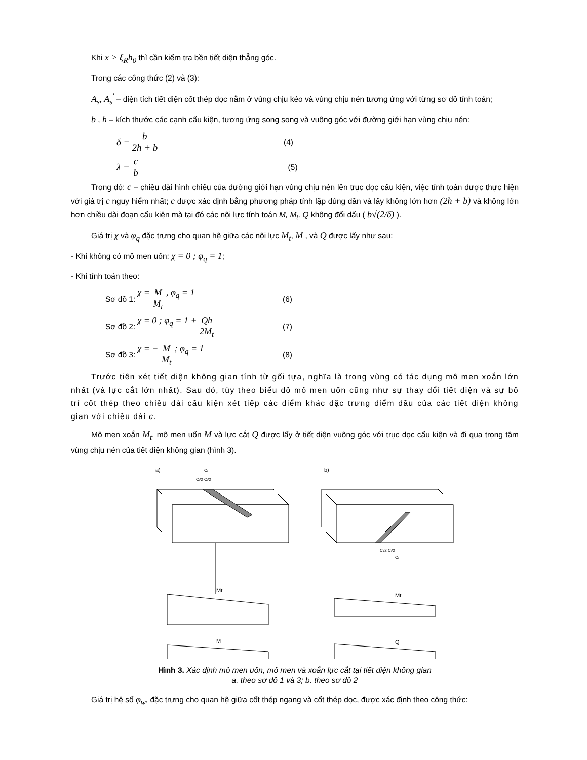Khi x > ξ<sub>R</sub>h<sub>0</sub> thì cần kiểm tra bền tiết diện thẳng góc.
Trong các công thức (2) và (3):
A<sub>s</sub>, A<sub>s</sub><sup>'</sup> – diện tích tiết diện cốt thép dọc nằm ở vùng chịu kéo và vùng chịu nén tương ứng với từng sơ đồ tính toán;
b , h – kích thước các cạnh cấu kiện, tương ứng song song và vuông góc với đường giới hạn vùng chịu nén:
δ = b 2h + b
(4)
λ = c b
(5)
Trong đó: c – chiều dài hình chiếu của đường giới hạn vùng chịu nén lên trục dọc cấu kiện, việc tính toán được thực hiện với giá trị c nguy hiểm nhất; c được xác định bằng phương pháp tính lặp đúng dần và lấy không lớn hơn (2h + b) và không lớn hơn chiều dài đoạn cấu kiện mà tại đó các nội lực tính toán M, M<sub>t</sub>, Q không đổi dấu ( b√(2/δ) ).
Giá trị χ và φ<sub>q</sub> đặc trưng cho quan hệ giữa các nội lực M<sub>t</sub>, M , và Q được lấy như sau:
- Khi không có mô men uốn: χ = 0 ; φ<sub>q</sub> = 1;
- Khi tính toán theo:
Sơ đồ 1: χ = M M<sub>t</sub> , φ<sub>q</sub> = 1
(6)
Sơ đồ 2: χ = 0 ; φ<sub>q</sub> = 1 + Qh 2M<sub>t</sub>
(7)
Sơ đồ 3: χ = − M M<sub>t</sub> ; φ<sub>q</sub> = 1
(8)
Trước tiên xét tiết diện không gian tính từ gối tựa, nghĩa là trong vùng có tác dụng mô men xoắn lớn nhất (và lực cắt lớn nhất). Sau đó, tùy theo biểu đồ mô men uốn cũng như sự thay đổi tiết diện và sự bố trí cốt thép theo chiều dài cấu kiện xét tiếp các điểm khác đặc trưng điểm đầu của các tiết diện không gian với chiều dài c.
Mô men xoắn M<sub>t</sub>, mô men uốn M và lực cắt Q được lấy ở tiết diện vuông góc với trục dọc cấu kiện và đi qua trọng tâm vùng chịu nén của tiết diện không gian (hình 3).
a)
b)
Cᵢ
Cᵢ/2 Cᵢ/2
Mt
M
Mt
Q
Cᵢ/2 Cᵢ/2
Cᵢ
Hình 3. Xác định mô men uốn, mô men và xoắn lực cắt tại tiết diện không gian
a. theo sơ đồ 1 và 3; b. theo sơ đồ 2
Giá trị hệ số φ<sub>w</sub>, đặc trưng cho quan hệ giữa cốt thép ngang và cốt thép dọc, được xác định theo công thức: